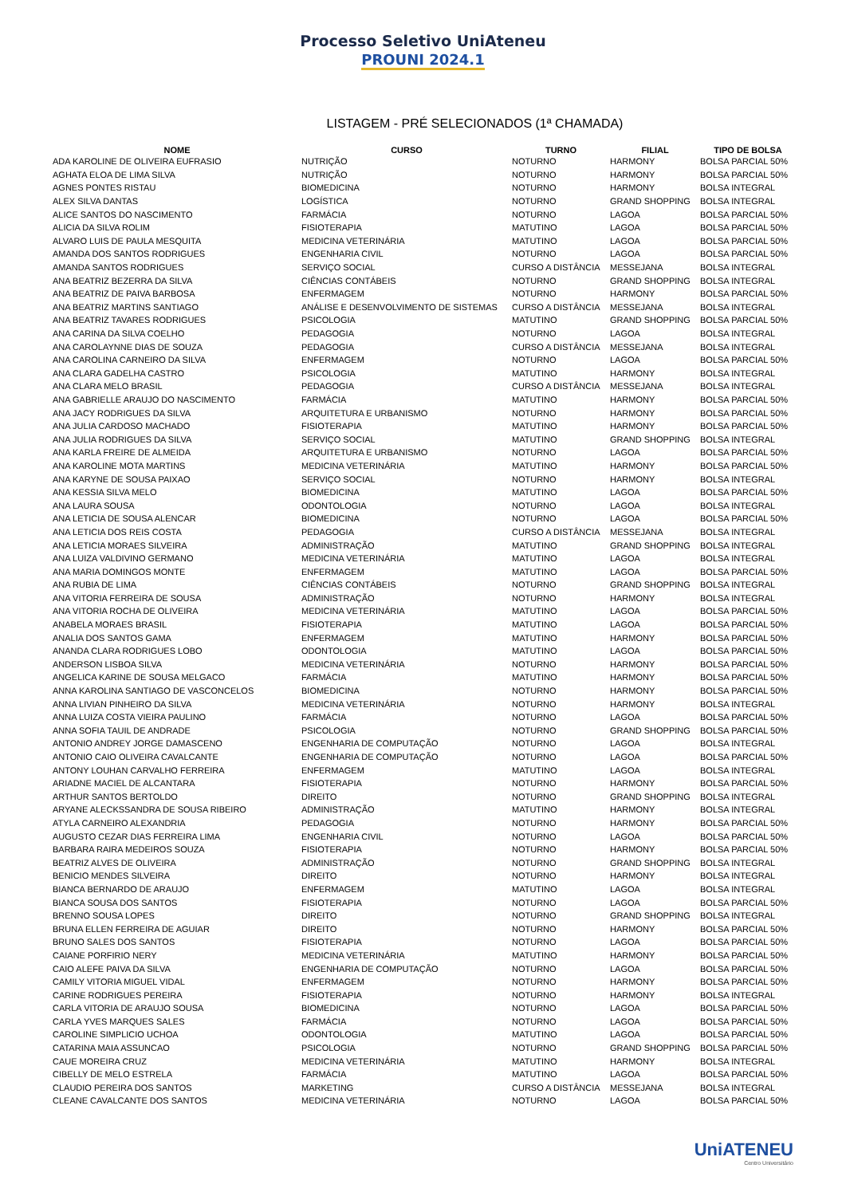Processo Seletivo UniAteneu
PROUNI 2024.1
LISTAGEM - PRÉ SELECIONADOS (1ª CHAMADA)
| NOME | CURSO | TURNO | FILIAL | TIPO DE BOLSA |
| --- | --- | --- | --- | --- |
| ADA KAROLINE DE OLIVEIRA EUFRASIO | NUTRIÇÃO | NOTURNO | HARMONY | BOLSA PARCIAL 50% |
| AGHATA ELOA DE LIMA SILVA | NUTRIÇÃO | NOTURNO | HARMONY | BOLSA PARCIAL 50% |
| AGNES PONTES RISTAU | BIOMEDICINA | NOTURNO | HARMONY | BOLSA INTEGRAL |
| ALEX SILVA DANTAS | LOGÍSTICA | NOTURNO | GRAND SHOPPING | BOLSA INTEGRAL |
| ALICE SANTOS DO NASCIMENTO | FARMÁCIA | NOTURNO | LAGOA | BOLSA PARCIAL 50% |
| ALICIA DA SILVA ROLIM | FISIOTERAPIA | MATUTINO | LAGOA | BOLSA PARCIAL 50% |
| ALVARO LUIS DE PAULA MESQUITA | MEDICINA VETERINÁRIA | MATUTINO | LAGOA | BOLSA PARCIAL 50% |
| AMANDA DOS SANTOS RODRIGUES | ENGENHARIA CIVIL | NOTURNO | LAGOA | BOLSA PARCIAL 50% |
| AMANDA SANTOS RODRIGUES | SERVIÇO SOCIAL | CURSO A DISTÂNCIA | MESSEJANA | BOLSA INTEGRAL |
| ANA BEATRIZ BEZERRA DA SILVA | CIÊNCIAS CONTÁBEIS | NOTURNO | GRAND SHOPPING | BOLSA INTEGRAL |
| ANA BEATRIZ DE PAIVA BARBOSA | ENFERMAGEM | NOTURNO | HARMONY | BOLSA PARCIAL 50% |
| ANA BEATRIZ MARTINS SANTIAGO | ANÁLISE E DESENVOLVIMENTO DE SISTEMAS | CURSO A DISTÂNCIA | MESSEJANA | BOLSA INTEGRAL |
| ANA BEATRIZ TAVARES RODRIGUES | PSICOLOGIA | MATUTINO | GRAND SHOPPING | BOLSA PARCIAL 50% |
| ANA CARINA DA SILVA COELHO | PEDAGOGIA | NOTURNO | LAGOA | BOLSA INTEGRAL |
| ANA CAROLAYNNE DIAS DE SOUZA | PEDAGOGIA | CURSO A DISTÂNCIA | MESSEJANA | BOLSA INTEGRAL |
| ANA CAROLINA CARNEIRO DA SILVA | ENFERMAGEM | NOTURNO | LAGOA | BOLSA PARCIAL 50% |
| ANA CLARA GADELHA CASTRO | PSICOLOGIA | MATUTINO | HARMONY | BOLSA INTEGRAL |
| ANA CLARA MELO BRASIL | PEDAGOGIA | CURSO A DISTÂNCIA | MESSEJANA | BOLSA INTEGRAL |
| ANA GABRIELLE ARAUJO DO NASCIMENTO | FARMÁCIA | MATUTINO | HARMONY | BOLSA PARCIAL 50% |
| ANA JACY RODRIGUES DA SILVA | ARQUITETURA E URBANISMO | NOTURNO | HARMONY | BOLSA PARCIAL 50% |
| ANA JULIA CARDOSO MACHADO | FISIOTERAPIA | MATUTINO | HARMONY | BOLSA PARCIAL 50% |
| ANA JULIA RODRIGUES DA SILVA | SERVIÇO SOCIAL | MATUTINO | GRAND SHOPPING | BOLSA INTEGRAL |
| ANA KARLA FREIRE DE ALMEIDA | ARQUITETURA E URBANISMO | NOTURNO | LAGOA | BOLSA PARCIAL 50% |
| ANA KAROLINE MOTA MARTINS | MEDICINA VETERINÁRIA | MATUTINO | HARMONY | BOLSA PARCIAL 50% |
| ANA KARYNE DE SOUSA PAIXAO | SERVIÇO SOCIAL | NOTURNO | HARMONY | BOLSA INTEGRAL |
| ANA KESSIA SILVA MELO | BIOMEDICINA | MATUTINO | LAGOA | BOLSA PARCIAL 50% |
| ANA LAURA SOUSA | ODONTOLOGIA | NOTURNO | LAGOA | BOLSA INTEGRAL |
| ANA LETICIA DE SOUSA ALENCAR | BIOMEDICINA | NOTURNO | LAGOA | BOLSA PARCIAL 50% |
| ANA LETICIA DOS REIS COSTA | PEDAGOGIA | CURSO A DISTÂNCIA | MESSEJANA | BOLSA INTEGRAL |
| ANA LETICIA MORAES SILVEIRA | ADMINISTRAÇÃO | MATUTINO | GRAND SHOPPING | BOLSA INTEGRAL |
| ANA LUIZA VALDIVINO GERMANO | MEDICINA VETERINÁRIA | MATUTINO | LAGOA | BOLSA INTEGRAL |
| ANA MARIA DOMINGOS MONTE | ENFERMAGEM | MATUTINO | LAGOA | BOLSA PARCIAL 50% |
| ANA RUBIA DE LIMA | CIÊNCIAS CONTÁBEIS | NOTURNO | GRAND SHOPPING | BOLSA INTEGRAL |
| ANA VITORIA FERREIRA DE SOUSA | ADMINISTRAÇÃO | NOTURNO | HARMONY | BOLSA INTEGRAL |
| ANA VITORIA ROCHA DE OLIVEIRA | MEDICINA VETERINÁRIA | MATUTINO | LAGOA | BOLSA PARCIAL 50% |
| ANABELA MORAES BRASIL | FISIOTERAPIA | MATUTINO | LAGOA | BOLSA PARCIAL 50% |
| ANALIA DOS SANTOS GAMA | ENFERMAGEM | MATUTINO | HARMONY | BOLSA PARCIAL 50% |
| ANANDA CLARA RODRIGUES LOBO | ODONTOLOGIA | MATUTINO | LAGOA | BOLSA PARCIAL 50% |
| ANDERSON LISBOA SILVA | MEDICINA VETERINÁRIA | NOTURNO | HARMONY | BOLSA PARCIAL 50% |
| ANGELICA KARINE DE SOUSA MELGACO | FARMÁCIA | MATUTINO | HARMONY | BOLSA PARCIAL 50% |
| ANNA KAROLINA SANTIAGO DE VASCONCELOS | BIOMEDICINA | NOTURNO | HARMONY | BOLSA PARCIAL 50% |
| ANNA LIVIAN PINHEIRO DA SILVA | MEDICINA VETERINÁRIA | NOTURNO | HARMONY | BOLSA INTEGRAL |
| ANNA LUIZA COSTA VIEIRA PAULINO | FARMÁCIA | NOTURNO | LAGOA | BOLSA PARCIAL 50% |
| ANNA SOFIA TAUIL DE ANDRADE | PSICOLOGIA | NOTURNO | GRAND SHOPPING | BOLSA PARCIAL 50% |
| ANTONIO ANDREY JORGE DAMASCENO | ENGENHARIA DE COMPUTAÇÃO | NOTURNO | LAGOA | BOLSA INTEGRAL |
| ANTONIO CAIO OLIVEIRA CAVALCANTE | ENGENHARIA DE COMPUTAÇÃO | NOTURNO | LAGOA | BOLSA PARCIAL 50% |
| ANTONY LOUHAN CARVALHO FERREIRA | ENFERMAGEM | MATUTINO | LAGOA | BOLSA INTEGRAL |
| ARIADNE MACIEL DE ALCANTARA | FISIOTERAPIA | NOTURNO | HARMONY | BOLSA PARCIAL 50% |
| ARTHUR SANTOS BERTOLDO | DIREITO | NOTURNO | GRAND SHOPPING | BOLSA INTEGRAL |
| ARYANE ALECKSSANDRA DE SOUSA RIBEIRO | ADMINISTRAÇÃO | MATUTINO | HARMONY | BOLSA INTEGRAL |
| ATYLA CARNEIRO ALEXANDRIA | PEDAGOGIA | NOTURNO | HARMONY | BOLSA PARCIAL 50% |
| AUGUSTO CEZAR DIAS FERREIRA LIMA | ENGENHARIA CIVIL | NOTURNO | LAGOA | BOLSA PARCIAL 50% |
| BARBARA RAIRA MEDEIROS SOUZA | FISIOTERAPIA | NOTURNO | HARMONY | BOLSA PARCIAL 50% |
| BEATRIZ ALVES DE OLIVEIRA | ADMINISTRAÇÃO | NOTURNO | GRAND SHOPPING | BOLSA INTEGRAL |
| BENICIO MENDES SILVEIRA | DIREITO | NOTURNO | HARMONY | BOLSA INTEGRAL |
| BIANCA BERNARDO DE ARAUJO | ENFERMAGEM | MATUTINO | LAGOA | BOLSA INTEGRAL |
| BIANCA SOUSA DOS SANTOS | FISIOTERAPIA | NOTURNO | LAGOA | BOLSA PARCIAL 50% |
| BRENNO SOUSA LOPES | DIREITO | NOTURNO | GRAND SHOPPING | BOLSA INTEGRAL |
| BRUNA ELLEN FERREIRA DE AGUIAR | DIREITO | NOTURNO | HARMONY | BOLSA PARCIAL 50% |
| BRUNO SALES DOS SANTOS | FISIOTERAPIA | NOTURNO | LAGOA | BOLSA PARCIAL 50% |
| CAIANE PORFIRIO NERY | MEDICINA VETERINÁRIA | MATUTINO | HARMONY | BOLSA PARCIAL 50% |
| CAIO ALEFE PAIVA DA SILVA | ENGENHARIA DE COMPUTAÇÃO | NOTURNO | LAGOA | BOLSA PARCIAL 50% |
| CAMILY VITORIA MIGUEL VIDAL | ENFERMAGEM | NOTURNO | HARMONY | BOLSA PARCIAL 50% |
| CARINE RODRIGUES PEREIRA | FISIOTERAPIA | NOTURNO | HARMONY | BOLSA INTEGRAL |
| CARLA VITORIA DE ARAUJO SOUSA | BIOMEDICINA | NOTURNO | LAGOA | BOLSA PARCIAL 50% |
| CARLA YVES MARQUES SALES | FARMÁCIA | NOTURNO | LAGOA | BOLSA PARCIAL 50% |
| CAROLINE SIMPLICIO UCHOA | ODONTOLOGIA | MATUTINO | LAGOA | BOLSA PARCIAL 50% |
| CATARINA MAIA ASSUNCAO | PSICOLOGIA | NOTURNO | GRAND SHOPPING | BOLSA PARCIAL 50% |
| CAUE MOREIRA CRUZ | MEDICINA VETERINÁRIA | MATUTINO | HARMONY | BOLSA INTEGRAL |
| CIBELLY DE MELO ESTRELA | FARMÁCIA | MATUTINO | LAGOA | BOLSA PARCIAL 50% |
| CLAUDIO PEREIRA DOS SANTOS | MARKETING | CURSO A DISTÂNCIA | MESSEJANA | BOLSA INTEGRAL |
| CLEANE CAVALCANTE DOS SANTOS | MEDICINA VETERINÁRIA | NOTURNO | LAGOA | BOLSA PARCIAL 50% |
UniATENEU
Centro Universitário